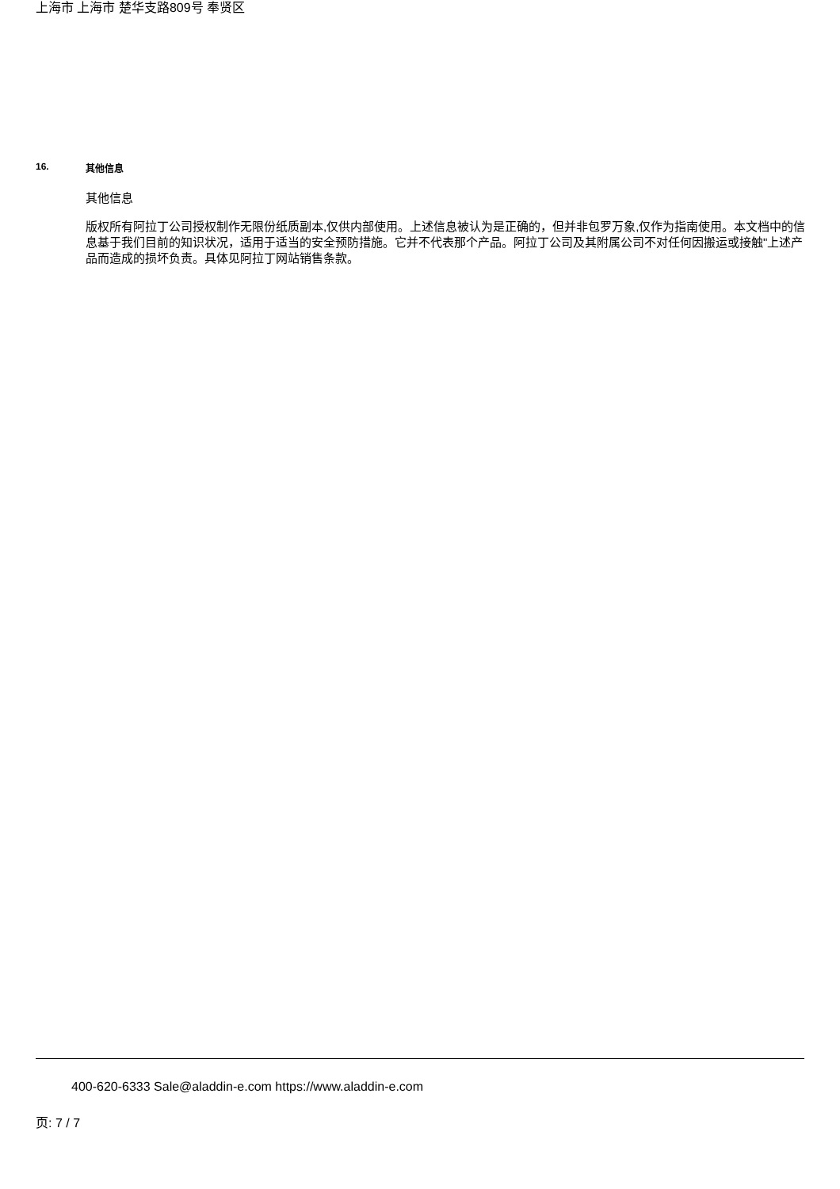上海市 上海市 楚华支路809号 奉贤区
16. 其他信息
其他信息
版权所有阿拉丁公司授权制作无限份纸质副本,仅供内部使用。上述信息被认为是正确的，但并非包罗万象,仅作为指南使用。本文档中的信息基于我们目前的知识状况，适用于适当的安全预防措施。它并不代表那个产品。阿拉丁公司及其附属公司不对任何因搬运或接触"上述产品而造成的损坏负责。具体见阿拉丁网站销售条款。
400-620-6333 Sale@aladdin-e.com https://www.aladdin-e.com
页: 7 / 7